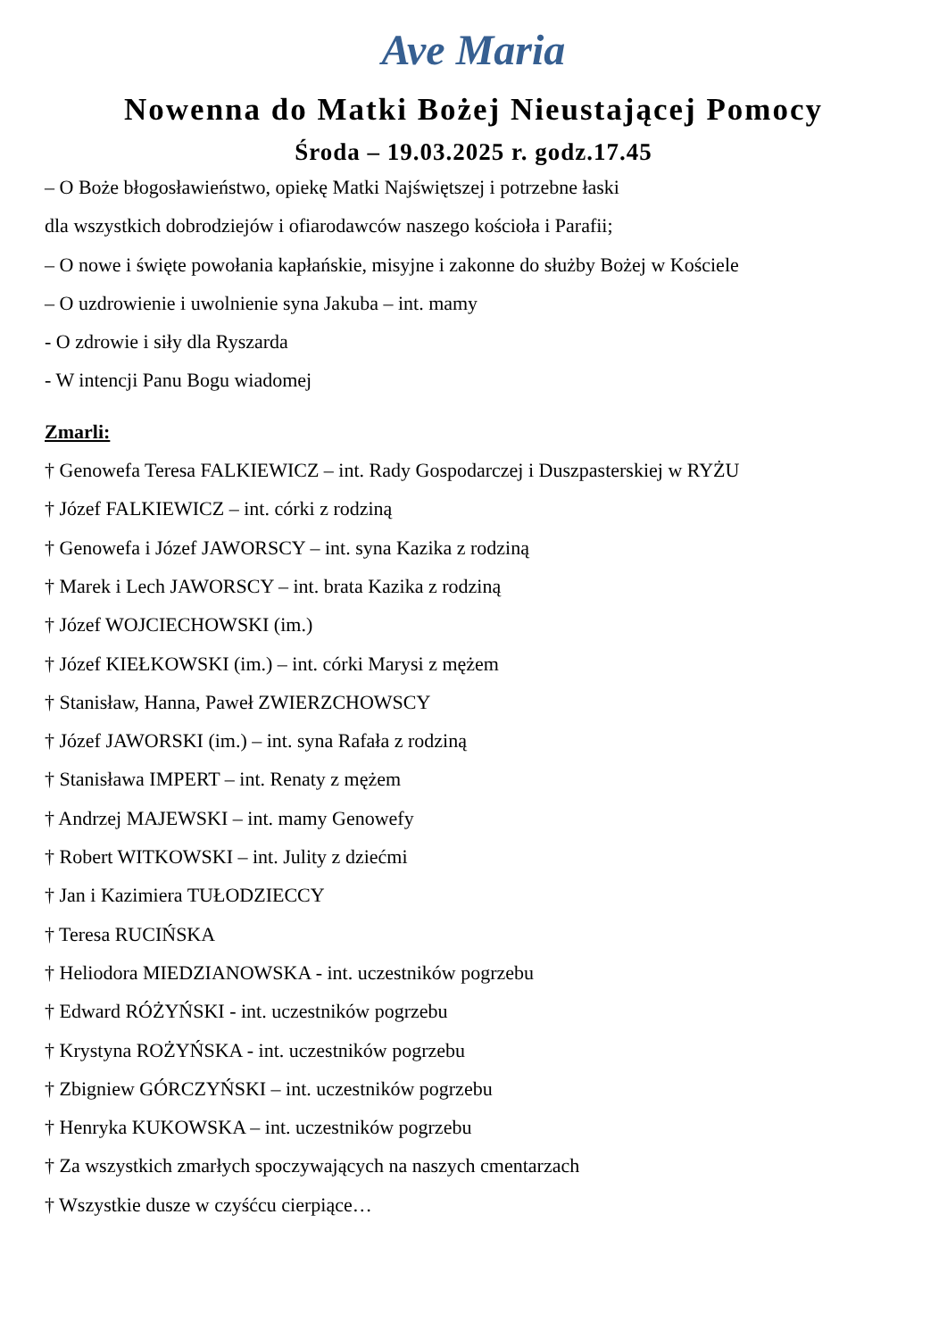Ave Maria
Nowenna do Matki Bożej Nieustającej Pomocy
Środa – 19.03.2025 r. godz.17.45
– O Boże błogosławieństwo, opiekę Matki Najświętszej i potrzebne łaski
dla wszystkich dobrodziejów i ofiarodawców naszego kościoła i Parafii;
– O nowe i święte powołania kapłańskie, misyjne i zakonne do służby Bożej w Kościele
– O uzdrowienie i uwolnienie syna Jakuba – int. mamy
- O zdrowie i siły dla Ryszarda
- W intencji Panu Bogu wiadomej
Zmarli:
† Genowefa Teresa FALKIEWICZ – int. Rady Gospodarczej i Duszpasterskiej w RYŻU
† Józef FALKIEWICZ – int. córki z rodziną
† Genowefa i Józef JAWORSCY – int. syna Kazika z rodziną
† Marek i Lech JAWORSCY – int. brata Kazika z rodziną
† Józef WOJCIECHOWSKI (im.)
† Józef KIEŁKOWSKI (im.) – int. córki Marysi z mężem
† Stanisław, Hanna, Paweł ZWIERZCHOWSCY
† Józef JAWORSKI (im.) – int. syna Rafała z rodziną
† Stanisława IMPERT – int. Renaty z mężem
† Andrzej MAJEWSKI – int. mamy Genowefy
† Robert WITKOWSKI – int. Julity z dziećmi
† Jan i Kazimiera TUŁODZIECCY
† Teresa RUCIŃSKA
† Heliodora MIEDZIANOWSKA - int. uczestników pogrzebu
† Edward RÓŻYŃSKI - int. uczestników pogrzebu
† Krystyna ROŻYŃSKA - int. uczestników pogrzebu
† Zbigniew GÓRCZYŃSKI – int. uczestników pogrzebu
† Henryka KUKOWSKA – int. uczestników pogrzebu
† Za wszystkich zmarłych spoczywających na naszych cmentarzach
† Wszystkie dusze w czyśćcu cierpiące…